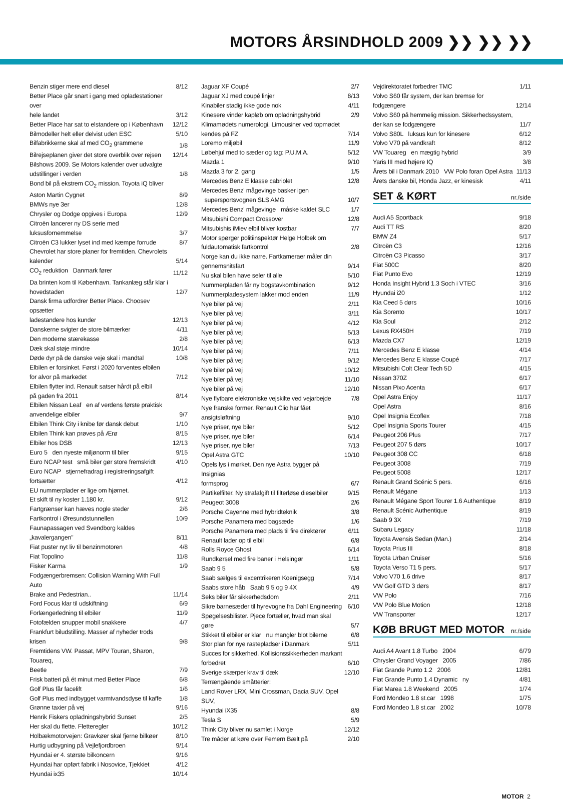MOTORS ÅRSINDHOLD 2009 ❯❯ ❯❯ ❯❯
| Benzin stiger mere end diesel | 8/12 |
| Better Place går snart i gang med opladestationer over hele landet | 3/12 |
| Better Place har sat to elstandere op i København | 12/12 |
| Bilmodeller helt eller delvist uden ESC | 5/10 |
| Bilfabrikkerne skal af med CO<sub>2</sub> grammene | 1/8 |
| Bilrejseplanen giver det store overblik over rejsen | 12/14 |
| Bilshows 2009. Se Motors kalender over udvalgte udstillinger i verden | 1/8 |
| Bond bil på ekstrem CO<sub>2</sub> mission. Toyota iQ bliver Aston Martin Cygnet | 8/9 |
| BMWs nye 3er | 12/8 |
| Chrysler og Dodge opgives i Europa | 12/9 |
| Citroën lancerer ny DS serie med luksusfornemmelse | 3/7 |
| Citroën C3 lukker lyset ind med kæmpe forrude | 8/7 |
| Chevrolet har store planer for fremtiden. Chevrolets kalender | 5/14 |
| CO<sub>2</sub> reduktion Danmark fører | 11/12 |
| Da brinten kom til København. Tankanlæg står klar i hovedstaden | 12/7 |
| Dansk firma udfordrer Better Place. Choosev opsætter ladestandere hos kunder | 12/13 |
| Danskerne svigter de store bilmærker | 4/11 |
| Den moderne stærekasse | 2/8 |
| Dæk skal støje mindre | 10/14 |
| Døde dyr på de danske veje skal i mandtal | 10/8 |
| Elbilen er forsinket. Først i 2020 forventes elbilen for alvor på markedet | 7/12 |
| Elbilen flytter ind. Renault satser hårdt på elbil på gaden fra 2011 | 8/14 |
| Elbilen Nissan Leaf en af verdens første praktisk anvendelige elbiler | 9/7 |
| Elbilen Think City i knibe før dansk debut | 1/10 |
| Elbilen Think kan prøves på Ærø | 8/15 |
| Elbiler hos DSB | 12/13 |
| Euro 5 den nyeste miljønorm til biler | 9/15 |
| Euro NCAP test små biler gør store fremskridt | 4/10 |
| Euro NCAP stjernefradrag i registreringsafgift fortsætter | 4/12 |
| EU nummerplader er lige om hjørnet. | |
| Et skift til ny koster 1.180 kr. | 9/12 |
| Fartgrænser kan hæves nogle steder | 2/6 |
| Fartkontrol i Øresundstunnellen | 10/9 |
| Faunapassagen ved Svendborg kaldes „kavalergangen" | 8/11 |
| Fiat puster nyt liv til benzinmotoren | 4/8 |
| Fiat Topolino | 11/8 |
| Fisker Karma | 1/9 |
| Fodgængerbremsen: Collision Warning With Full Auto Brake and Pedestrian.. | 11/14 |
| Ford Focus klar til udskiftning | 6/9 |
| Forlængerledning til elbiler | 11/9 |
| Fotofælden snupper mobil snakkere | 4/7 |
| Frankfurt biludstilling. Masser af nyheder trods krisen | 9/8 |
| Fremtidens VW. Passat, MPV Touran, Sharon, Touareq, Beetle | 7/9 |
| Frisk batteri på ét minut med Better Place | 6/8 |
| Golf Plus får facelift | 1/6 |
| Golf Plus med indbygget varmtvandsdyse til kaffe | 1/8 |
| Grønne taxier på vej | 9/16 |
| Henrik Fiskers opladningshybrid Sunset | 2/5 |
| Her skal du flette. Fletteregler | 10/12 |
| Holbækmotorvejen: Gravkøer skal fjerne bilkøer | 8/10 |
| Hurtig udbygning på Vejlefjordbroen | 9/14 |
| Hyundai er 4. største bilkoncern | 9/16 |
| Hyundai har opført fabrik i Nosovice, Tjekkiet | 4/12 |
| Hyundai ix35 | 10/14 |
| Jaguar XF Coupé | 2/7 |
| Jaguar XJ med coupé linjer | 8/13 |
| Kinabiler stadig ikke gode nok | 4/11 |
| Kinesere vinder kapløb om opladningshybrid | 2/9 |
| Klimamødets numerologi. Limousiner ved topmødet kendes på FZ | 7/14 |
| Loremo miljøbil | 11/9 |
| Løbehjul med to sæder og tag: P.U.M.A. | 5/12 |
| Mazda 1 | 9/10 |
| Mazda 3 for 2. gang | 1/5 |
| Mercedes Benz E klasse cabriolet | 12/8 |
| Mercedes Benz' mågevinge basker igen supersportsvognen SLS AMG | 10/7 |
| Mercedes Benz' mågevinge måske kaldet SLC | 1/7 |
| Mitsubishi Compact Crossover | 12/8 |
| Mitsubishis iMiev elbil bliver kostbar | 7/7 |
| Motor spørger politiinspektør Helge Holbek om fuldautomatisk fartkontrol | 2/8 |
| Norge kan du ikke narre. Fartkameraer måler din gennemsnitsfart | 9/14 |
| Nu skal bilen have seler til alle | 5/10 |
| Nummerpladen får ny bogstavkombination | 9/12 |
| Nummerpladesystem lakker mod enden | 11/9 |
| Nye biler på vej | 2/11 |
| Nye biler på vej | 3/11 |
| Nye biler på vej | 4/12 |
| Nye biler på vej | 5/13 |
| Nye biler på vej | 6/13 |
| Nye biler på vej | 7/11 |
| Nye biler på vej | 9/12 |
| Nye biler på vej | 10/12 |
| Nye biler på vej | 11/10 |
| Nye biler på vej | 12/10 |
| Nye flytbare elektroniske vejskilte ved vejarbejde | 7/8 |
| Nye franske former. Renault Clio har fået ansigtsløftning | 9/10 |
| Nye priser, nye biler | 5/12 |
| Nye priser, nye biler | 6/14 |
| Nye priser, nye biler | 7/13 |
| Opel Astra GTC | 10/10 |
| Opels lys i mørket. Den nye Astra bygger på Insignias formsprog | 6/7 |
| Partikelfilter. Ny strafafgift til filterløse dieselbiler | 9/15 |
| Peugeot 3008 | 2/6 |
| Porsche Cayenne med hybridteknik | 3/8 |
| Porsche Panamera med bagsæde | 1/6 |
| Porsche Panamera med plads til fire direktører | 6/11 |
| Renault lader op til elbil | 6/8 |
| Rolls Royce Ghost | 6/14 |
| Rundkørsel med fire baner i Helsingør | 1/11 |
| Saab 9 5 | 5/8 |
| Saab sælges til excentrikeren Koenigsegg | 7/14 |
| Saabs store håb Saab 9 5 og 9 4X | 4/9 |
| Seks biler får sikkerhedsdom | 2/11 |
| Sikre barnesæder til hyrevogne fra Dahl Engineering | 6/10 |
| Spøgelsesbilister. Pjece fortæller, hvad man skal gøre | 5/7 |
| Stikket til elbiler er klar nu mangler blot bilerne | 6/8 |
| Stor plan for nye rastepladser i Danmark | 5/11 |
| Succes for sikkerhed. Kollisionssikkerheden markant forbedret | 6/10 |
| Sverige skærper krav til dæk | 12/10 |
| Terrængående småtterier: Land Rover LRX, Mini Crossman, Dacia SUV, Opel SUV, Hyundai iX35 | 8/8 |
| Tesla S | 5/9 |
| Think City bliver nu samlet i Norge | 12/12 |
| Tre måder at køre over Femern Bælt på | 2/10 |
| Vejdirektoratet forbedrer TMC | 1/11 |
| Volvo S60 får system, der kan bremse for fodgængere | 12/14 |
| Volvo S60 på hemmelig mission. Sikkerhedssystem, der kan se fodgængere | 11/7 |
| Volvo S80L luksus kun for kinesere | 6/12 |
| Volvo V70 på vandkraft | 8/12 |
| VW Touareg en mægtig hybrid | 3/9 |
| Yaris III med højere IQ | 3/8 |
| Årets bil i Danmark 2010 VW Polo foran Opel Astra | 11/13 |
| Årets danske bil, Honda Jazz, er kinesisk | 4/11 |
SET & KØRT nr./side
| Audi A5 Sportback | 9/18 |
| Audi TT RS | 8/20 |
| BMW Z4 | 5/17 |
| Citroën C3 | 12/16 |
| Citroën C3 Picasso | 3/17 |
| Fiat 500C | 8/20 |
| Fiat Punto Evo | 12/19 |
| Honda Insight Hybrid 1.3 Soch i VTEC | 3/16 |
| Hyundai i20 | 1/12 |
| Kia Ceed 5 dørs | 10/16 |
| Kia Sorento | 10/17 |
| Kia Soul | 2/12 |
| Lexus RX450H | 7/19 |
| Mazda CX7 | 12/19 |
| Mercedes Benz E klasse | 4/14 |
| Mercedes Benz E klasse Coupé | 7/17 |
| Mitsubishi Colt Clear Tech 5D | 4/15 |
| Nissan 370Z | 6/17 |
| Nissan Pixo Acenta | 6/17 |
| Opel Astra Enjoy | 11/17 |
| Opel Astra | 8/16 |
| Opel Insignia Ecoflex | 7/18 |
| Opel Insignia Sports Tourer | 4/15 |
| Peugeot 206 Plus | 7/17 |
| Peugeot 207 5 dørs | 10/17 |
| Peugeot 308 CC | 6/18 |
| Peugeot 3008 | 7/19 |
| Peugeot 5008 | 12/17 |
| Renault Grand Scénic 5 pers. | 6/16 |
| Renault Mégane | 1/13 |
| Renault Mégane Sport Tourer 1.6 Authentique | 8/19 |
| Renault Scénic Authentique | 8/19 |
| Saab 9 3X | 7/19 |
| Subaru Legacy | 11/18 |
| Toyota Avensis Sedan (Man.) | 2/14 |
| Toyota Prius III | 8/18 |
| Toyota Urban Cruiser | 5/16 |
| Toyota Verso T1 5 pers. | 5/17 |
| Volvo V70 1.6 drive | 8/17 |
| VW Golf GTD 3 dørs | 8/17 |
| VW Polo | 7/16 |
| VW Polo Blue Motion | 12/18 |
| VW Transporter | 12/17 |
KØB BRUGT MED MOTOR nr./side
| Audi A4 Avant 1.8 Turbo 2004 | 6/79 |
| Chrysler Grand Voyager 2005 | 7/86 |
| Fiat Grande Punto 1.2 2006 | 12/81 |
| Fiat Grande Punto 1.4 Dynamic ny | 4/81 |
| Fiat Marea 1.8 Weekend 2005 | 1/74 |
| Ford Mondeo 1.8 st.car 1998 | 1/75 |
| Ford Mondeo 1.8 st.car 2002 | 10/78 |
MOTOR 2